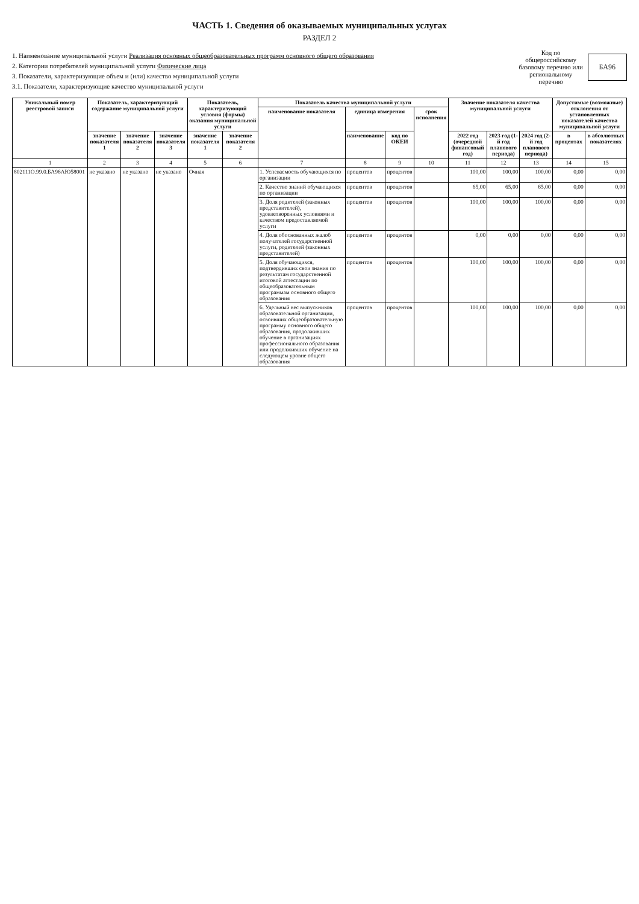ЧАСТЬ 1. Сведения об оказываемых муниципальных услугах
РАЗДЕЛ 2
1. Наименование муниципальной услуги Реализация основных общеобразовательных программ основного общего образования
2. Категории потребителей муниципальной услуги Физические лица
3. Показатели, характеризующие объем и (или) качество муниципальной услуги
3.1. Показатели, характеризующие качество муниципальной услуги
Код по общероссийскому базовому перечню или региональному перечню
БА96
| Уникальный номер реестровой записи | Показатель, характеризующий содержание муниципальной услуги | | | Показатель, характеризующий условия (формы) оказания муниципальной услуги | | Показатель качества муниципальной услуги | | | | Значение показателя качества муниципальной услуги | | | Допустимые (возможные) отклонения от установленных показателей качества муниципальной услуги | |
| --- | --- | --- | --- | --- | --- | --- | --- | --- | --- | --- | --- | --- | --- | --- |
| | | | | | | наименование показателя | единица измерения | | срок исполнения | | | | | |
| | значение показателя 1 | значение показателя 2 | значение показателя 3 | значение показателя 1 | значение показателя 2 | | наименование | код по ОКЕИ | | 2022 год (очередной финансовый год) | 2023 год (1-й год планового периода) | 2024 год (2-й год планового периода) | в процентах | в абсолютных показателях |
| 1 | 2 | 3 | 4 | 5 | 6 | 7 | 8 | 9 | 10 | 11 | 12 | 13 | 14 | 15 |
| 802111О.99.0.БА96АЮ58001 | не указано | не указано | не указано | Очная | | 1. Успеваемость обучающихся по организации | процентов | процентов | | 100,00 | 100,00 | 100,00 | 0,00 | 0,00 |
| | | | | | | 2. Качество знаний обучающихся по организации | процентов | процентов | | 65,00 | 65,00 | 65,00 | 0,00 | 0,00 |
| | | | | | | 3. Доля родителей (законных представителей), удовлетворенных условиями и качеством предоставляемой услуги | процентов | процентов | | 100,00 | 100,00 | 100,00 | 0,00 | 0,00 |
| | | | | | | 4. Доля обоснованных жалоб получателей государственной услуги, родителей (законных представителей) | процентов | процентов | | 0,00 | 0,00 | 0,00 | 0,00 | 0,00 |
| | | | | | | 5. Доля обучающихся, подтвердивших свои знания по результатам государственной итоговой аттестации по общеобразовательным программам основного общего образования | процентов | процентов | | 100,00 | 100,00 | 100,00 | 0,00 | 0,00 |
| | | | | | | 6. Удельный вес выпускников образовательной организации, освоивших общеобразовательную программу основного общего образования, продолживших обучение в организациях профессионального образования или продолживших обучение на следующем уровне общего образования | процентов | процентов | | 100,00 | 100,00 | 100,00 | 0,00 | 0,00 |